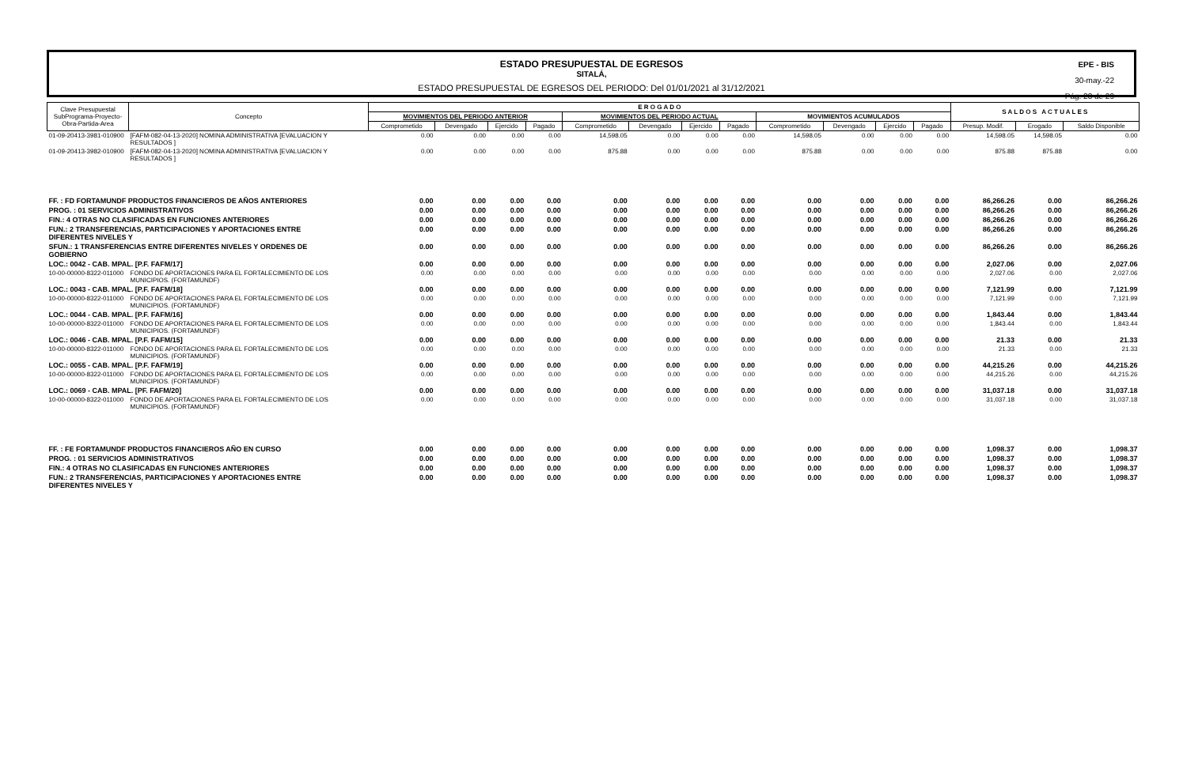ESTADO PRESUPUESTAL DE EGRESOS
SITALÁ,
ESTADO PRESUPUESTAL DE EGRESOS DEL PERIODO: Del 01/01/2021 al 31/12/2021
EPE - BIS
30-may.-22
Pág. 28 de 29
| Clave Presupuestal SubPrograma-Proyecto- Obra-Partida-Area | Concepto | E R O G A D O | | | | | | | | | | | | S A L D O S A C T U A L E S | | |
| --- | --- | --- | --- | --- | --- | --- | --- | --- | --- | --- | --- | --- | --- | --- | --- | --- |
| | | MOVIMIENTOS DEL PERIODO ANTERIOR | | | | MOVIMIENTOS DEL PERIODO ACTUAL | | | | MOVIMIENTOS ACUMULADOS | | | | | | |
| | | Comprometido | Devengado | Ejercido | Pagado | Comprometido | Devengado | Ejercido | Pagado | Comprometido | Devengado | Ejercido | Pagado | Presup. Modif. | Erogado | Saldo Disponible |
| 01-09-20413-3981-010900 | [FAFM-082-04-13-2020] NOMINA ADMINISTRATIVA [EVALUACION Y RESULTADOS ] | 0.00 | 0.00 | 0.00 | 0.00 | 14,598.05 | 0.00 | 0.00 | 0.00 | 14,598.05 | 0.00 | 0.00 | 0.00 | 14,598.05 | 14,598.05 | 0.00 |
| 01-09-20413-3982-010900 | [FAFM-082-04-13-2020] NOMINA ADMINISTRATIVA [EVALUACION Y RESULTADOS ] | 0.00 | 0.00 | 0.00 | 0.00 | 875.88 | 0.00 | 0.00 | 0.00 | 875.88 | 0.00 | 0.00 | 0.00 | 875.88 | 875.88 | 0.00 |
| FF. : FD FORTAMUNDF PRODUCTOS FINANCIEROS DE AÑOS ANTERIORES | | 0.00 | 0.00 | 0.00 | 0.00 | 0.00 | 0.00 | 0.00 | 0.00 | 0.00 | 0.00 | 0.00 | 0.00 | 86,266.26 | 0.00 | 86,266.26 |
| PROG. : 01 SERVICIOS ADMINISTRATIVOS | | 0.00 | 0.00 | 0.00 | 0.00 | 0.00 | 0.00 | 0.00 | 0.00 | 0.00 | 0.00 | 0.00 | 0.00 | 86,266.26 | 0.00 | 86,266.26 |
| FIN.: 4 OTRAS NO CLASIFICADAS EN FUNCIONES ANTERIORES | | 0.00 | 0.00 | 0.00 | 0.00 | 0.00 | 0.00 | 0.00 | 0.00 | 0.00 | 0.00 | 0.00 | 0.00 | 86,266.26 | 0.00 | 86,266.26 |
| FUN.: 2 TRANSFERENCIAS, PARTICIPACIONES Y APORTACIONES ENTRE DIFERENTES NIVELES Y | | 0.00 | 0.00 | 0.00 | 0.00 | 0.00 | 0.00 | 0.00 | 0.00 | 0.00 | 0.00 | 0.00 | 0.00 | 86,266.26 | 0.00 | 86,266.26 |
| SFUN.: 1 TRANSFERENCIAS ENTRE DIFERENTES NIVELES Y ORDENES DE GOBIERNO | | 0.00 | 0.00 | 0.00 | 0.00 | 0.00 | 0.00 | 0.00 | 0.00 | 0.00 | 0.00 | 0.00 | 0.00 | 86,266.26 | 0.00 | 86,266.26 |
| LOC.: 0042 - CAB. MPAL. [P.F. FAFM/17] | | 0.00 | 0.00 | 0.00 | 0.00 | 0.00 | 0.00 | 0.00 | 0.00 | 0.00 | 0.00 | 0.00 | 0.00 | 2,027.06 | 0.00 | 2,027.06 |
| 10-00-00000-8322-011000 | FONDO DE APORTACIONES PARA EL FORTALECIMIENTO DE LOS MUNICIPIOS. (FORTAMUNDF) | 0.00 | 0.00 | 0.00 | 0.00 | 0.00 | 0.00 | 0.00 | 0.00 | 0.00 | 0.00 | 0.00 | 0.00 | 2,027.06 | 0.00 | 2,027.06 |
| LOC.: 0043 - CAB. MPAL. [P.F. FAFM/18] | | 0.00 | 0.00 | 0.00 | 0.00 | 0.00 | 0.00 | 0.00 | 0.00 | 0.00 | 0.00 | 0.00 | 0.00 | 7,121.99 | 0.00 | 7,121.99 |
| 10-00-00000-8322-011000 | FONDO DE APORTACIONES PARA EL FORTALECIMIENTO DE LOS MUNICIPIOS. (FORTAMUNDF) | 0.00 | 0.00 | 0.00 | 0.00 | 0.00 | 0.00 | 0.00 | 0.00 | 0.00 | 0.00 | 0.00 | 0.00 | 7,121.99 | 0.00 | 7,121.99 |
| LOC.: 0044 - CAB. MPAL. [P.F. FAFM/16] | | 0.00 | 0.00 | 0.00 | 0.00 | 0.00 | 0.00 | 0.00 | 0.00 | 0.00 | 0.00 | 0.00 | 0.00 | 1,843.44 | 0.00 | 1,843.44 |
| 10-00-00000-8322-011000 | FONDO DE APORTACIONES PARA EL FORTALECIMIENTO DE LOS MUNICIPIOS. (FORTAMUNDF) | 0.00 | 0.00 | 0.00 | 0.00 | 0.00 | 0.00 | 0.00 | 0.00 | 0.00 | 0.00 | 0.00 | 0.00 | 1,843.44 | 0.00 | 1,843.44 |
| LOC.: 0046 - CAB. MPAL. [P.F. FAFM/15] | | 0.00 | 0.00 | 0.00 | 0.00 | 0.00 | 0.00 | 0.00 | 0.00 | 0.00 | 0.00 | 0.00 | 0.00 | 21.33 | 0.00 | 21.33 |
| 10-00-00000-8322-011000 | FONDO DE APORTACIONES PARA EL FORTALECIMIENTO DE LOS MUNICIPIOS. (FORTAMUNDF) | 0.00 | 0.00 | 0.00 | 0.00 | 0.00 | 0.00 | 0.00 | 0.00 | 0.00 | 0.00 | 0.00 | 0.00 | 21.33 | 0.00 | 21.33 |
| LOC.: 0055 - CAB. MPAL. [P.F. FAFM/19] | | 0.00 | 0.00 | 0.00 | 0.00 | 0.00 | 0.00 | 0.00 | 0.00 | 0.00 | 0.00 | 0.00 | 0.00 | 44,215.26 | 0.00 | 44,215.26 |
| 10-00-00000-8322-011000 | FONDO DE APORTACIONES PARA EL FORTALECIMIENTO DE LOS MUNICIPIOS. (FORTAMUNDF) | 0.00 | 0.00 | 0.00 | 0.00 | 0.00 | 0.00 | 0.00 | 0.00 | 0.00 | 0.00 | 0.00 | 0.00 | 44,215.26 | 0.00 | 44,215.26 |
| LOC.: 0069 - CAB. MPAL. [PF. FAFM/20] | | 0.00 | 0.00 | 0.00 | 0.00 | 0.00 | 0.00 | 0.00 | 0.00 | 0.00 | 0.00 | 0.00 | 0.00 | 31,037.18 | 0.00 | 31,037.18 |
| 10-00-00000-8322-011000 | FONDO DE APORTACIONES PARA EL FORTALECIMIENTO DE LOS MUNICIPIOS. (FORTAMUNDF) | 0.00 | 0.00 | 0.00 | 0.00 | 0.00 | 0.00 | 0.00 | 0.00 | 0.00 | 0.00 | 0.00 | 0.00 | 31,037.18 | 0.00 | 31,037.18 |
| FF. : FE FORTAMUNDF PRODUCTOS FINANCIEROS AÑO EN CURSO | | 0.00 | 0.00 | 0.00 | 0.00 | 0.00 | 0.00 | 0.00 | 0.00 | 0.00 | 0.00 | 0.00 | 0.00 | 1,098.37 | 0.00 | 1,098.37 |
| PROG. : 01 SERVICIOS ADMINISTRATIVOS | | 0.00 | 0.00 | 0.00 | 0.00 | 0.00 | 0.00 | 0.00 | 0.00 | 0.00 | 0.00 | 0.00 | 0.00 | 1,098.37 | 0.00 | 1,098.37 |
| FIN.: 4 OTRAS NO CLASIFICADAS EN FUNCIONES ANTERIORES | | 0.00 | 0.00 | 0.00 | 0.00 | 0.00 | 0.00 | 0.00 | 0.00 | 0.00 | 0.00 | 0.00 | 0.00 | 1,098.37 | 0.00 | 1,098.37 |
| FUN.: 2 TRANSFERENCIAS, PARTICIPACIONES Y APORTACIONES ENTRE DIFERENTES NIVELES Y | | 0.00 | 0.00 | 0.00 | 0.00 | 0.00 | 0.00 | 0.00 | 0.00 | 0.00 | 0.00 | 0.00 | 0.00 | 1,098.37 | 0.00 | 1,098.37 |